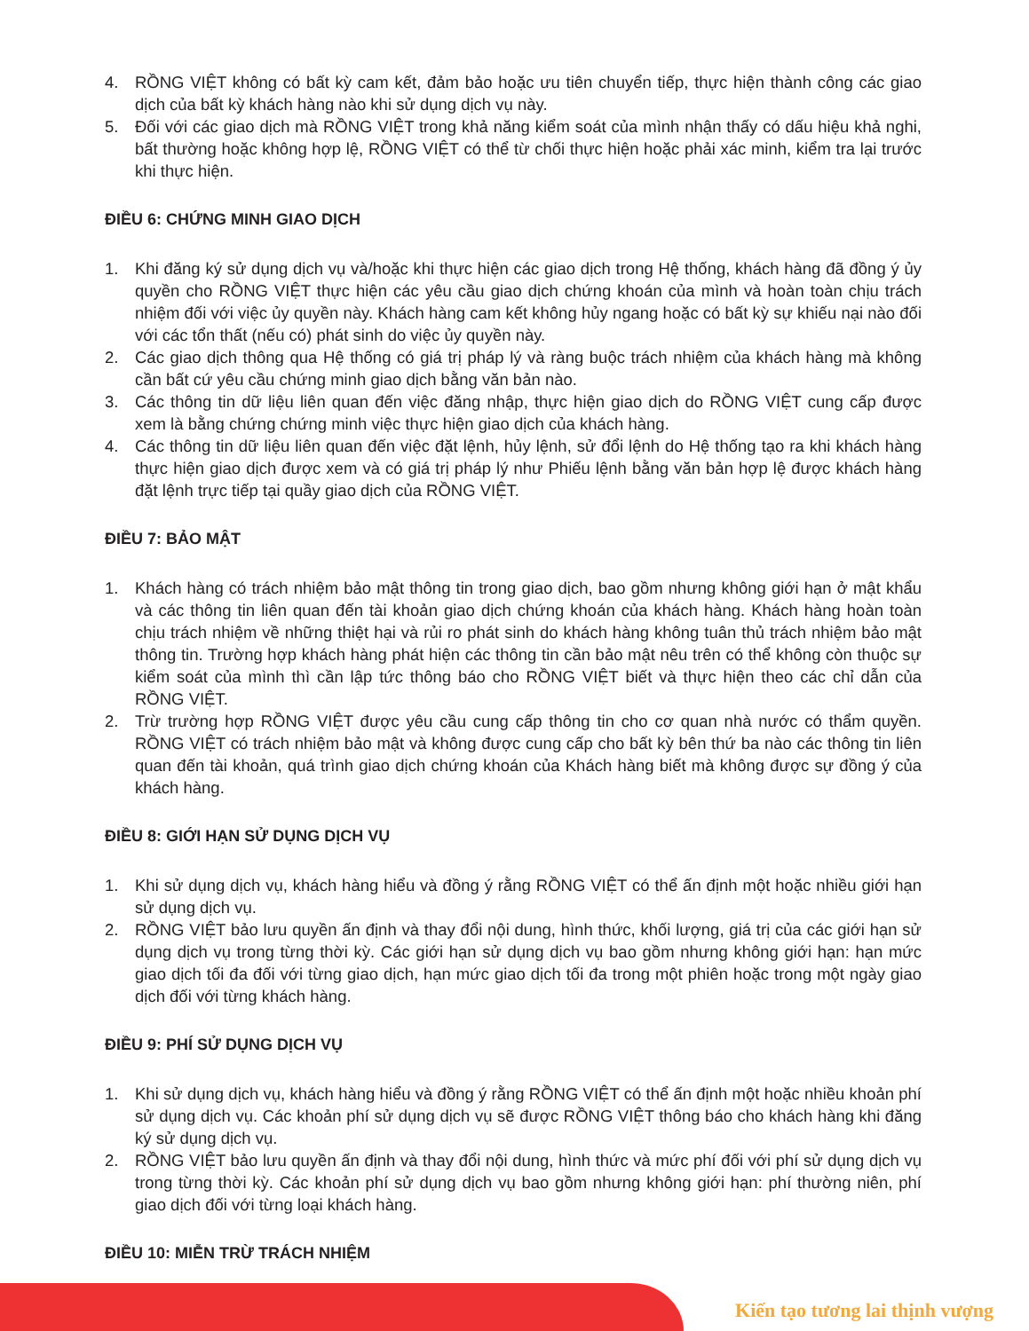4. RỒNG VIỆT không có bất kỳ cam kết, đảm bảo hoặc ưu tiên chuyển tiếp, thực hiện thành công các giao dịch của bất kỳ khách hàng nào khi sử dụng dịch vụ này.
5. Đối với các giao dịch mà RỒNG VIỆT trong khả năng kiểm soát của mình nhận thấy có dấu hiệu khả nghi, bất thường hoặc không hợp lệ, RỒNG VIỆT có thể từ chối thực hiện hoặc phải xác minh, kiểm tra lại trước khi thực hiện.
ĐIỀU 6: CHỨNG MINH GIAO DỊCH
1. Khi đăng ký sử dụng dịch vụ và/hoặc khi thực hiện các giao dịch trong Hệ thống, khách hàng đã đồng ý ủy quyền cho RỒNG VIỆT thực hiện các yêu cầu giao dịch chứng khoán của mình và hoàn toàn chịu trách nhiệm đối với việc ủy quyền này. Khách hàng cam kết không hủy ngang hoặc có bất kỳ sự khiếu nại nào đối với các tổn thất (nếu có) phát sinh do việc ủy quyền này.
2. Các giao dịch thông qua Hệ thống có giá trị pháp lý và ràng buộc trách nhiệm của khách hàng mà không cần bất cứ yêu cầu chứng minh giao dịch bằng văn bản nào.
3. Các thông tin dữ liệu liên quan đến việc đăng nhập, thực hiện giao dịch do RỒNG VIỆT cung cấp được xem là bằng chứng chứng minh việc thực hiện giao dịch của khách hàng.
4. Các thông tin dữ liệu liên quan đến việc đặt lệnh, hủy lệnh, sử đổi lệnh do Hệ thống tạo ra khi khách hàng thực hiện giao dịch được xem và có giá trị pháp lý như Phiếu lệnh bằng văn bản hợp lệ được khách hàng đặt lệnh trực tiếp tại quầy giao dịch của RỒNG VIỆT.
ĐIỀU 7: BẢO MẬT
1. Khách hàng có trách nhiệm bảo mật thông tin trong giao dịch, bao gồm nhưng không giới hạn ở mật khẩu và các thông tin liên quan đến tài khoản giao dịch chứng khoán của khách hàng. Khách hàng hoàn toàn chịu trách nhiệm về những thiệt hại và rủi ro phát sinh do khách hàng không tuân thủ trách nhiệm bảo mật thông tin. Trường hợp khách hàng phát hiện các thông tin cần bảo mật nêu trên có thể không còn thuộc sự kiểm soát của mình thì cần lập tức thông báo cho RỒNG VIỆT biết và thực hiện theo các chỉ dẫn của RỒNG VIỆT.
2. Trừ trường hợp RỒNG VIỆT được yêu cầu cung cấp thông tin cho cơ quan nhà nước có thẩm quyền. RỒNG VIỆT có trách nhiệm bảo mật và không được cung cấp cho bất kỳ bên thứ ba nào các thông tin liên quan đến tài khoản, quá trình giao dịch chứng khoán của Khách hàng biết mà không được sự đồng ý của khách hàng.
ĐIỀU 8: GIỚI HẠN SỬ DỤNG DỊCH VỤ
1. Khi sử dụng dịch vụ, khách hàng hiểu và đồng ý rằng RỒNG VIỆT có thể ấn định một hoặc nhiều giới hạn sử dụng dịch vụ.
2. RỒNG VIỆT bảo lưu quyền ấn định và thay đổi nội dung, hình thức, khối lượng, giá trị của các giới hạn sử dụng dịch vụ trong từng thời kỳ. Các giới hạn sử dụng dịch vụ bao gồm nhưng không giới hạn: hạn mức giao dịch tối đa đối với từng giao dịch, hạn mức giao dịch tối đa trong một phiên hoặc trong một ngày giao dịch đối với từng khách hàng.
ĐIỀU 9: PHÍ SỬ DỤNG DỊCH VỤ
1. Khi sử dụng dịch vụ, khách hàng hiểu và đồng ý rằng RỒNG VIỆT có thể ấn định một hoặc nhiều khoản phí sử dụng dịch vụ. Các khoản phí sử dụng dịch vụ sẽ được RỒNG VIỆT thông báo cho khách hàng khi đăng ký sử dụng dịch vụ.
2. RỒNG VIỆT bảo lưu quyền ấn định và thay đổi nội dung, hình thức và mức phí đối với phí sử dụng dịch vụ trong từng thời kỳ. Các khoản phí sử dụng dịch vụ bao gồm nhưng không giới hạn: phí thường niên, phí giao dịch đối với từng loại khách hàng.
ĐIỀU 10: MIỄN TRỪ TRÁCH NHIỆM
Kiến tạo tương lai thịnh vượng